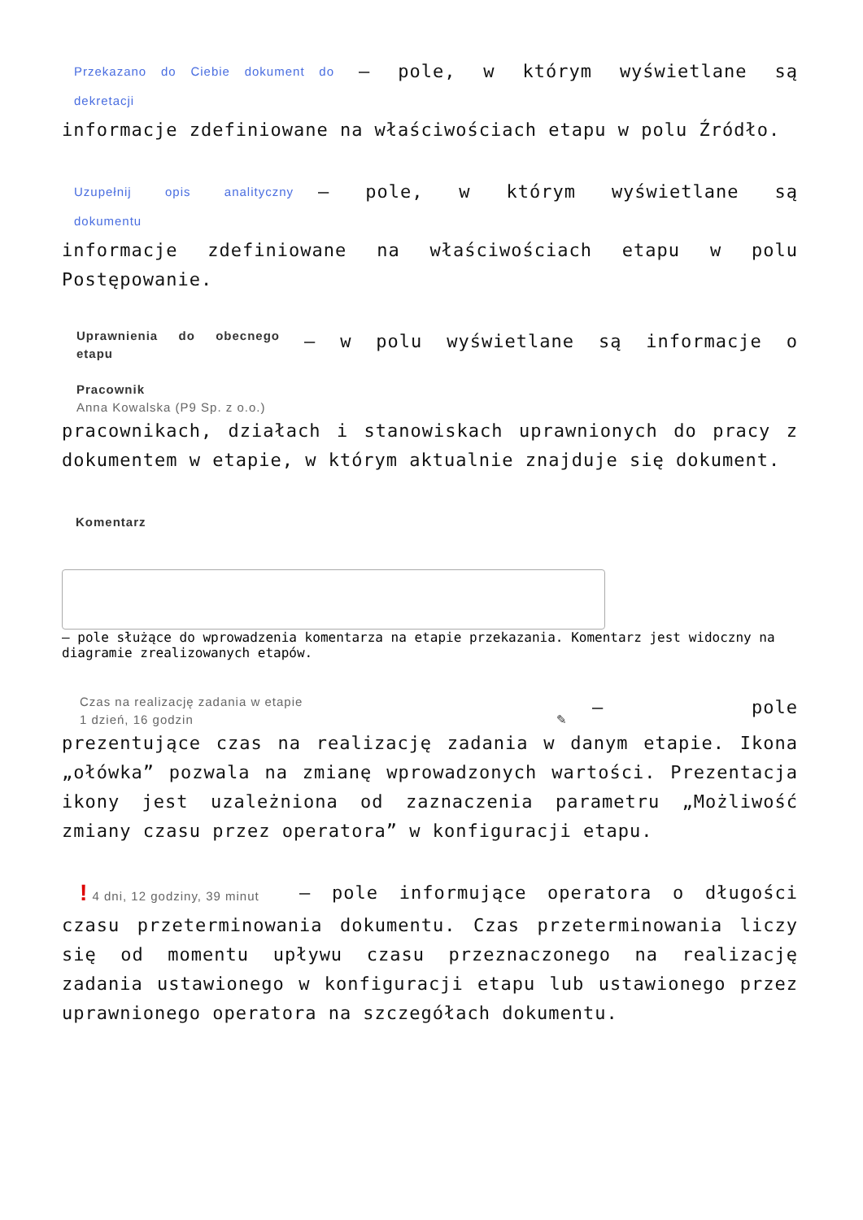Przekazano do Ciebie dokument do dekretacji – pole, w którym wyświetlane są informacje zdefiniowane na właściwościach etapu w polu Źródło.
Uzupełnij opis analityczny dokumentu – pole, w którym wyświetlane są informacje zdefiniowane na właściwościach etapu w polu Postępowanie.
Uprawnienia do obecnego etapu
Pracownik
Anna Kowalska (P9 Sp. z o.o.) – w polu wyświetlane są informacje o pracownikach, działach i stanowiskach uprawnionych do pracy z dokumentem w etapie, w którym aktualnie znajduje się dokument.
Komentarz
– pole służące do wprowadzenia komentarza na etapie przekazania. Komentarz jest widoczny na diagramie zrealizowanych etapów.
Czas na realizację zadania w etapie
1 dzień, 16 godzin ✎ – pole prezentujące czas na realizację zadania w danym etapie. Ikona „ołówka” pozwala na zmianę wprowadzonych wartości. Prezentacja ikony jest uzależniona od zaznaczenia parametru „Możliwość zmiany czasu przez operatora” w konfiguracji etapu.
! 4 dni, 12 godziny, 39 minut – pole informujące operatora o długości czasu przeterminowania dokumentu. Czas przeterminowania liczy się od momentu upływu czasu przeznaczonego na realizację zadania ustawionego w konfiguracji etapu lub ustawionego przez uprawnionego operatora na szczegółach dokumentu.